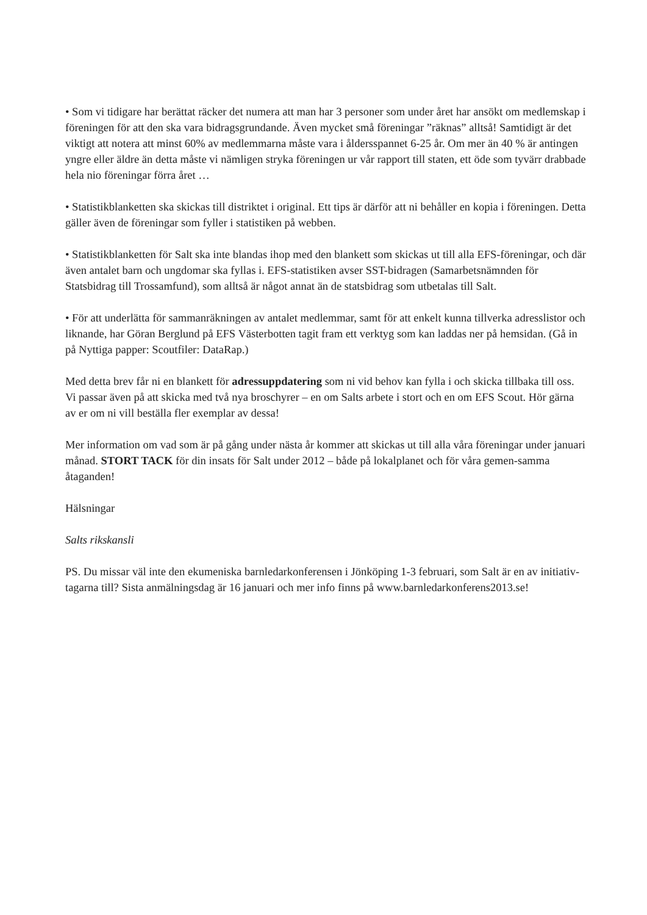• Som vi tidigare har berättat räcker det numera att man har 3 personer som under året har ansökt om medlemskap i föreningen för att den ska vara bidragsgrundande. Även mycket små föreningar ”räknas” alltså! Samtidigt är det viktigt att notera att minst 60% av medlemmarna måste vara i åldersspannet 6-25 år. Om mer än 40 % är antingen yngre eller äldre än detta måste vi nämligen stryka föreningen ur vår rapport till staten, ett öde som tyvärr drabbade hela nio föreningar förra året …
• Statistikblanketten ska skickas till distriktet i original. Ett tips är därför att ni behåller en kopia i föreningen. Detta gäller även de föreningar som fyller i statistiken på webben.
• Statistikblanketten för Salt ska inte blandas ihop med den blankett som skickas ut till alla EFS-föreningar, och där även antalet barn och ungdomar ska fyllas i. EFS-statistiken avser SST-bidragen (Samarbetsnämnden för Statsbidrag till Trossamfund), som alltså är något annat än de statsbidrag som utbetalas till Salt.
• För att underlätta för sammanräkningen av antalet medlemmar, samt för att enkelt kunna tillverka adresslistor och liknande, har Göran Berglund på EFS Västerbotten tagit fram ett verktyg som kan laddas ner på hemsidan. (Gå in på Nyttiga papper: Scoutfiler: DataRap.)
Med detta brev får ni en blankett för adressuppdatering som ni vid behov kan fylla i och skicka tillbaka till oss. Vi passar även på att skicka med två nya broschyrer – en om Salts arbete i stort och en om EFS Scout. Hör gärna av er om ni vill beställa fler exemplar av dessa!
Mer information om vad som är på gång under nästa år kommer att skickas ut till alla våra föreningar under januari månad. STORT TACK för din insats för Salt under 2012 – både på lokalplanet och för våra gemen-samma åtaganden!
Hälsningar
Salts rikskansli
PS. Du missar väl inte den ekumeniska barnledarkonferensen i Jönköping 1-3 februari, som Salt är en av initiativ-tagarna till? Sista anmälningsdag är 16 januari och mer info finns på www.barnledarkonferens2013.se!